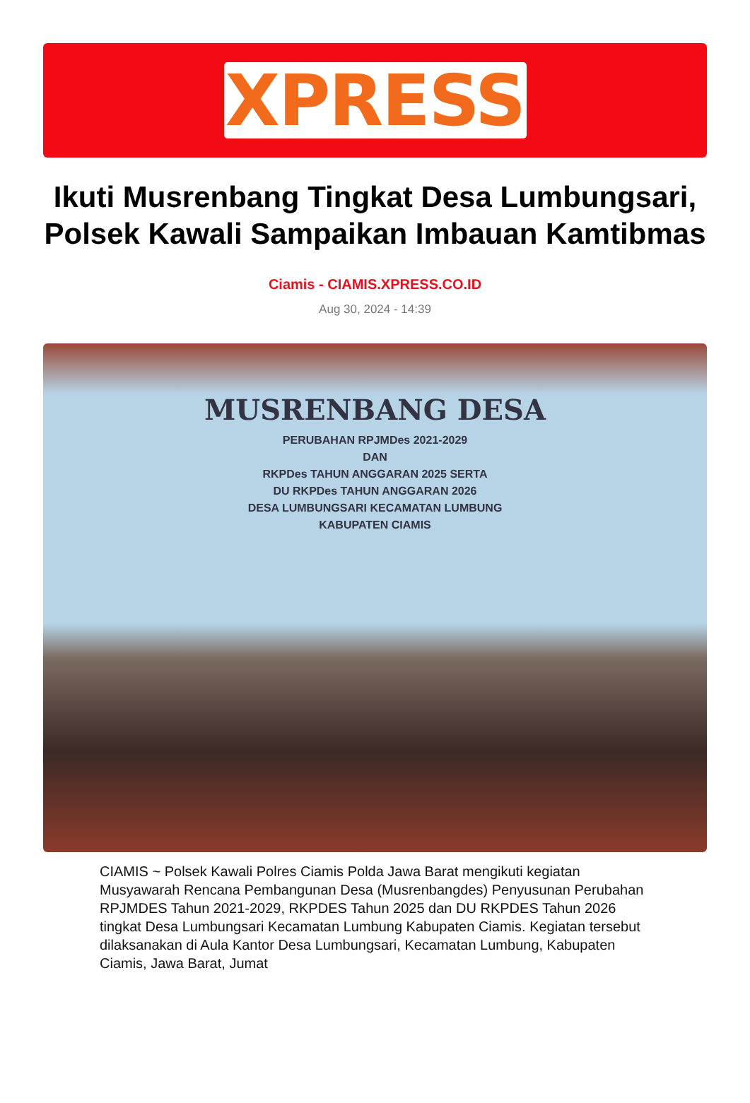XPRESS
Ikuti Musrenbang Tingkat Desa Lumbungsari, Polsek Kawali Sampaikan Imbauan Kamtibmas
Ciamis - CIAMIS.XPRESS.CO.ID
Aug 30, 2024 - 14:39
MUSRENBANG DESA
PERUBAHAN RPJMDes 2021-2029
DAN
RKPDes TAHUN ANGGARAN 2025 SERTA
DU RKPDes TAHUN ANGGARAN 2026
DESA LUMBUNGSARI KECAMATAN LUMBUNG
KABUPATEN CIAMIS
CIAMIS ~ Polsek Kawali Polres Ciamis Polda Jawa Barat mengikuti kegiatan Musyawarah Rencana Pembangunan Desa (Musrenbangdes) Penyusunan Perubahan RPJMDES Tahun 2021-2029, RKPDES Tahun 2025 dan DU RKPDES Tahun 2026 tingkat Desa Lumbungsari Kecamatan Lumbung Kabupaten Ciamis. Kegiatan tersebut dilaksanakan di Aula Kantor Desa Lumbungsari, Kecamatan Lumbung, Kabupaten Ciamis, Jawa Barat, Jumat